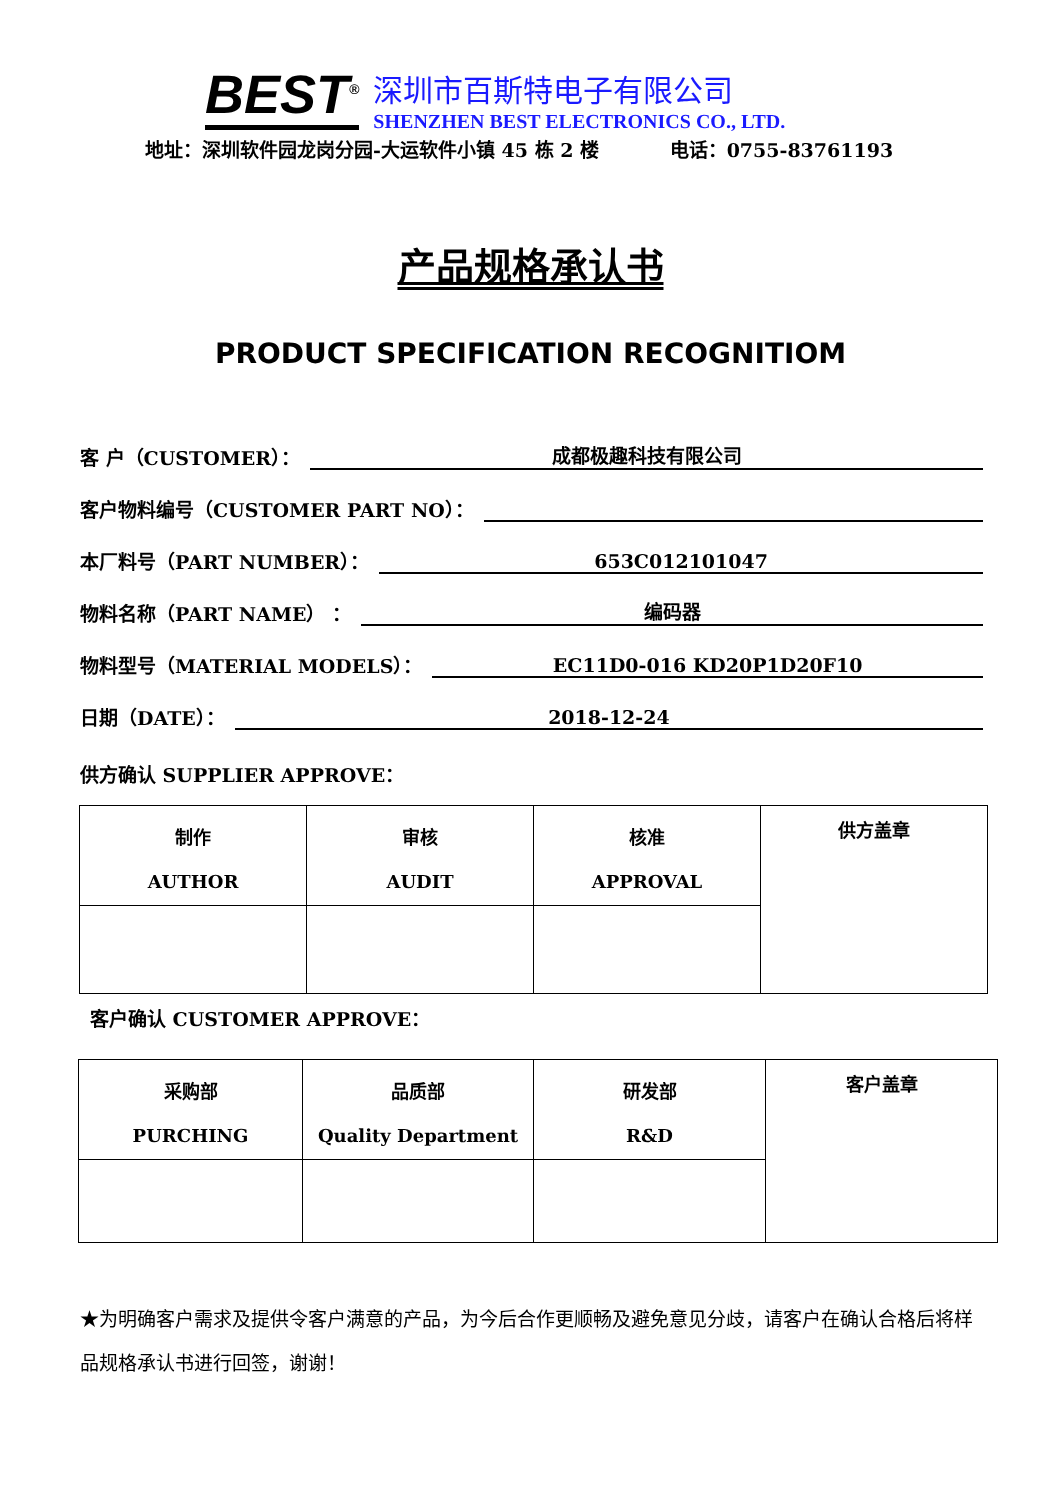BEST<sup>®</sup>
深圳市百斯特电子有限公司
SHENZHEN BEST ELECTRONICS CO., LTD.
地址：深圳软件园龙岗分园-大运软件小镇 45 栋 2 楼 电话：0755-83761193
产品规格承认书
PRODUCT SPECIFICATION RECOGNITIOM
客 户（CUSTOMER）：
成都极趣科技有限公司
客户物料编号（CUSTOMER PART NO）：
本厂料号（PART NUMBER）：
653C012101047
物料名称（PART NAME） ：
编码器
物料型号（MATERIAL MODELS）：
EC11D0-016 KD20P1D20F10
日期（DATE）：
2018-12-24
供方确认 SUPPLIER APPROVE：
| 制作 AUTHOR | 审核 AUDIT | 核准 APPROVAL | 供方盖章 |
客户确认 CUSTOMER APPROVE：
| 采购部 PURCHING | 品质部 Quality Department | 研发部 R&D | 客户盖章 |
★为明确客户需求及提供令客户满意的产品，为今后合作更顺畅及避免意见分歧，请客户在确认合格后将样品规格承认书进行回签，谢谢！